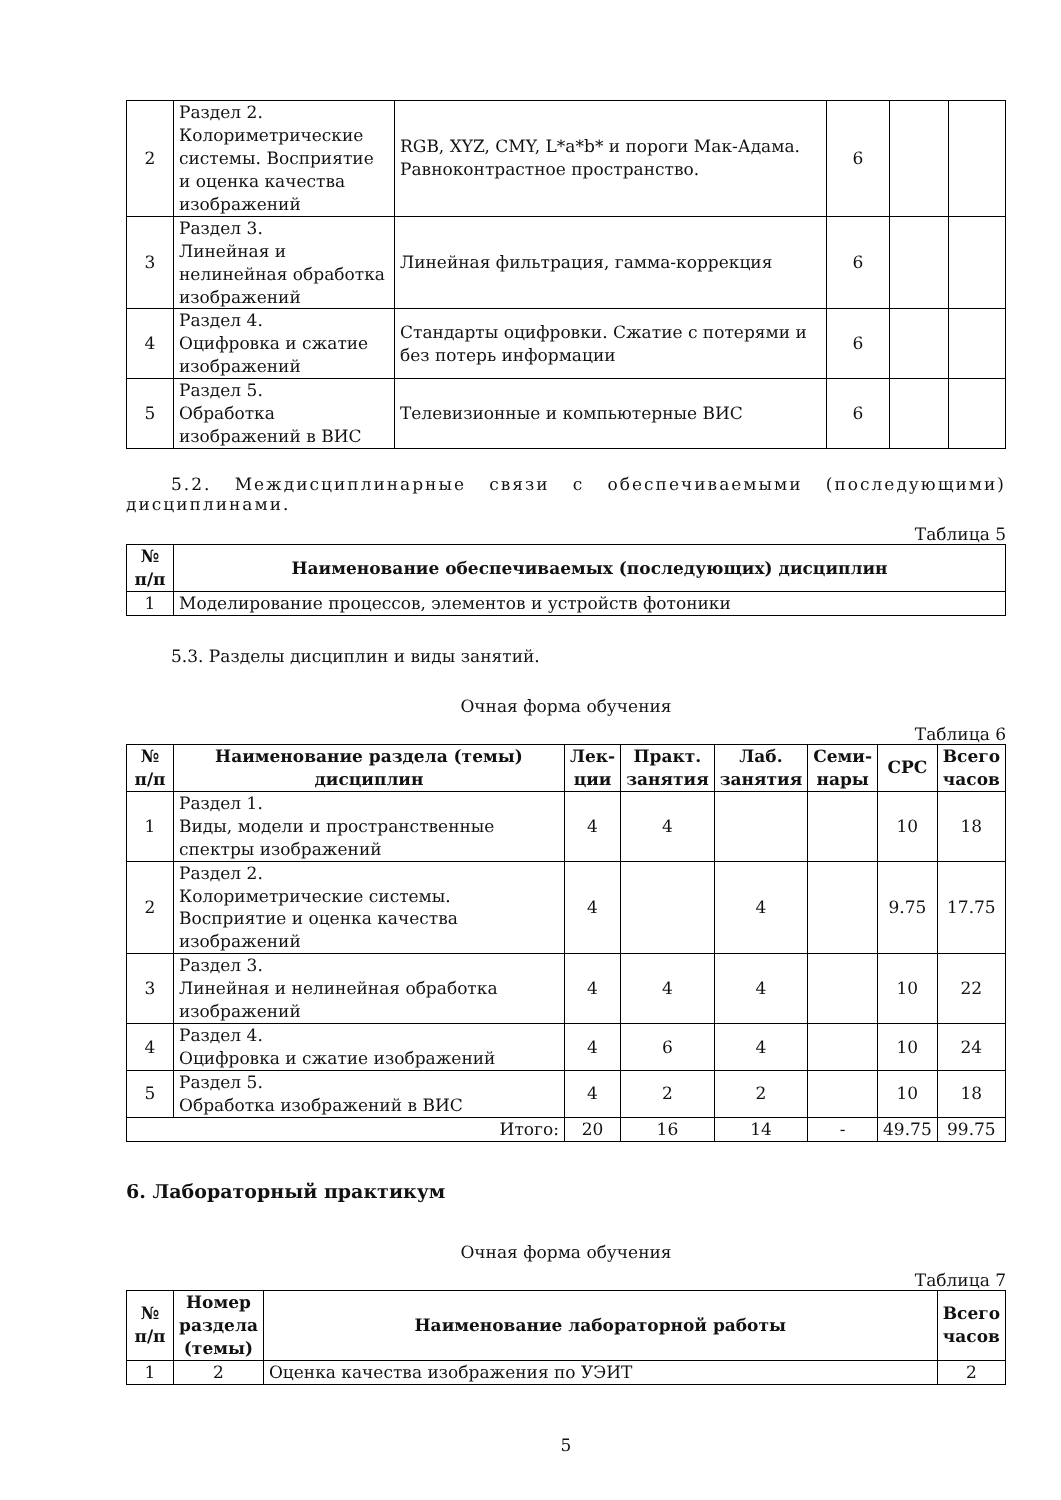| 2 | Раздел 2. Колориметрические системы. Восприятие и оценка качества изображений | RGB, XYZ, CMY, L*a*b* и пороги Мак-Адама. Равноконтрастное пространство. | 6 | | |
| 3 | Раздел 3. Линейная и нелинейная обработка изображений | Линейная фильтрация, гамма-коррекция | 6 | | |
| 4 | Раздел 4. Оцифровка и сжатие изображений | Стандарты оцифровки. Сжатие с потерями и без потерь информации | 6 | | |
| 5 | Раздел 5. Обработка изображений в ВИС | Телевизионные и компьютерные ВИС | 6 | | |
5.2. Междисциплинарные связи с обеспечиваемыми (последующими) дисциплинами.
Таблица 5
| № п/п | Наименование обеспечиваемых (последующих) дисциплин |
| --- | --- |
| 1 | Моделирование процессов, элементов и устройств фотоники |
5.3. Разделы дисциплин и виды занятий.
Очная форма обучения
Таблица 6
| № п/п | Наименование раздела (темы) дисциплин | Лек-ции | Практ. занятия | Лаб. занятия | Семи-нары | СРС | Всего часов |
| --- | --- | --- | --- | --- | --- | --- | --- |
| 1 | Раздел 1. Виды, модели и пространственные спектры изображений | 4 | 4 | | | 10 | 18 |
| 2 | Раздел 2. Колориметрические системы. Восприятие и оценка качества изображений | 4 | | 4 | | 9.75 | 17.75 |
| 3 | Раздел 3. Линейная и нелинейная обработка изображений | 4 | 4 | 4 | | 10 | 22 |
| 4 | Раздел 4. Оцифровка и сжатие изображений | 4 | 6 | 4 | | 10 | 24 |
| 5 | Раздел 5. Обработка изображений в ВИС | 4 | 2 | 2 | | 10 | 18 |
| Итого: | | 20 | 16 | 14 | - | 49.75 | 99.75 |
6. Лабораторный практикум
Очная форма обучения
Таблица 7
| № п/п | Номер раздела (темы) | Наименование лабораторной работы | Всего часов |
| --- | --- | --- | --- |
| 1 | 2 | Оценка качества изображения по УЭИТ | 2 |
5